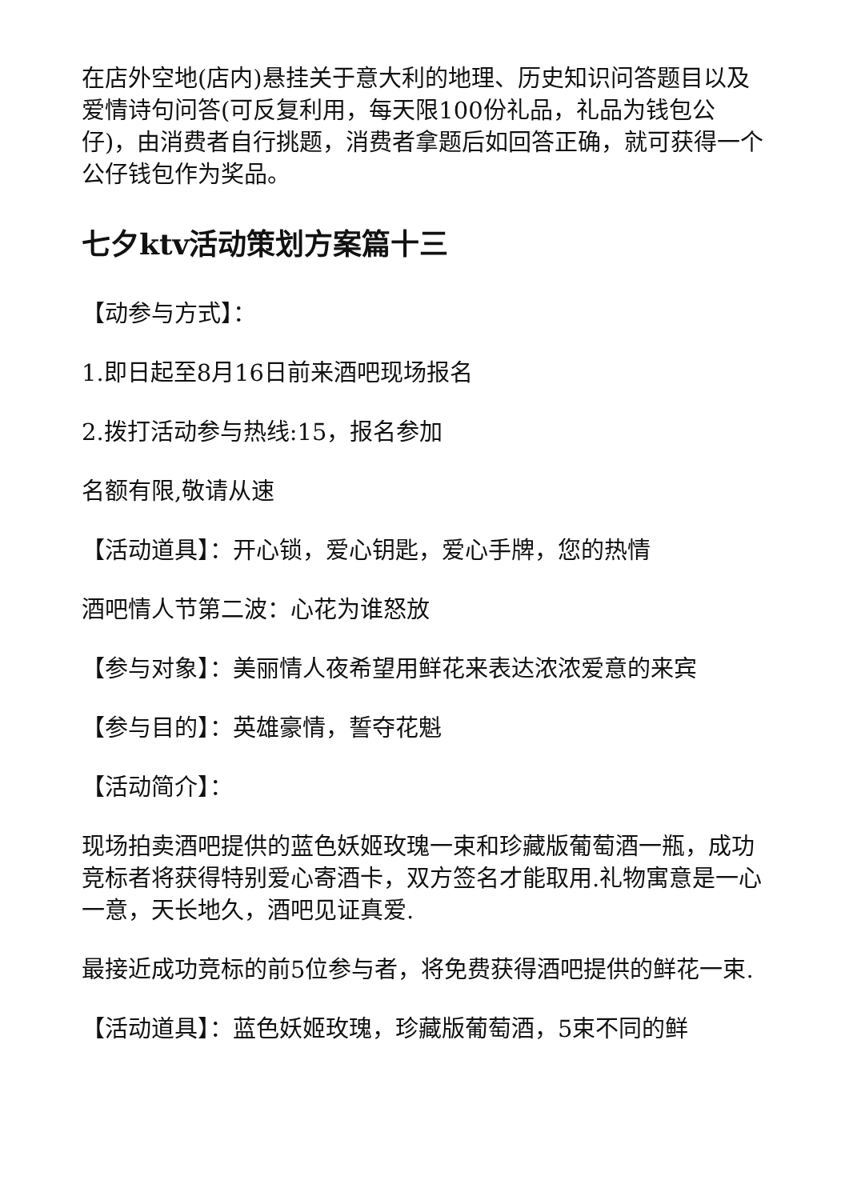在店外空地(店内)悬挂关于意大利的地理、历史知识问答题目以及爱情诗句问答(可反复利用，每天限100份礼品，礼品为钱包公仔)，由消费者自行挑题，消费者拿题后如回答正确，就可获得一个公仔钱包作为奖品。
七夕ktv活动策划方案篇十三
【动参与方式】：
1.即日起至8月16日前来酒吧现场报名
2.拨打活动参与热线:15，报名参加
名额有限,敬请从速
【活动道具】：开心锁，爱心钥匙，爱心手牌，您的热情
酒吧情人节第二波：心花为谁怒放
【参与对象】：美丽情人夜希望用鲜花来表达浓浓爱意的来宾
【参与目的】：英雄豪情，誓夺花魁
【活动简介】：
现场拍卖酒吧提供的蓝色妖姬玫瑰一束和珍藏版葡萄酒一瓶，成功竞标者将获得特别爱心寄酒卡，双方签名才能取用.礼物寓意是一心一意，天长地久，酒吧见证真爱.
最接近成功竞标的前5位参与者，将免费获得酒吧提供的鲜花一束.
【活动道具】：蓝色妖姬玫瑰，珍藏版葡萄酒，5束不同的鲜